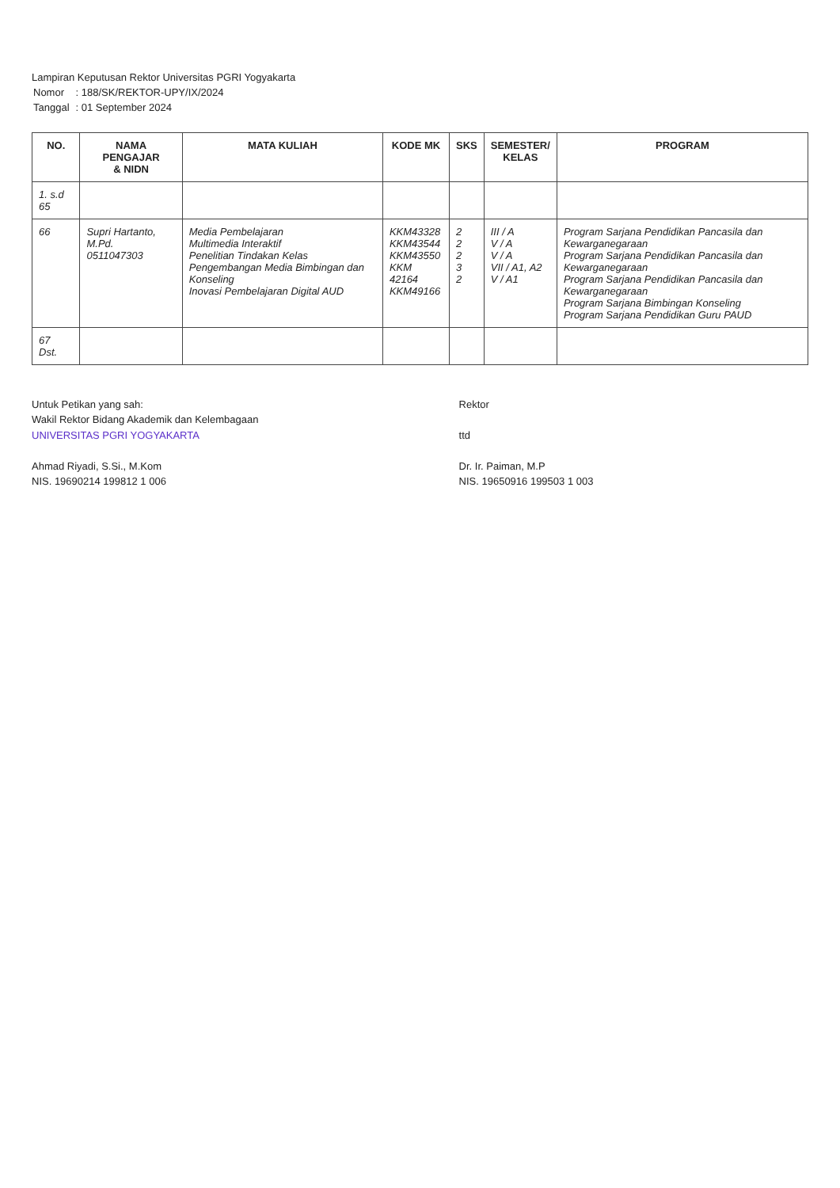Lampiran Keputusan Rektor Universitas PGRI Yogyakarta
| Nomor | : 188/SK/REKTOR-UPY/IX/2024 |
| Tanggal | : 01 September 2024 |
| NO. | NAMA PENGAJAR & NIDN | MATA KULIAH | KODE MK | SKS | SEMESTER/ KELAS | PROGRAM |
| --- | --- | --- | --- | --- | --- | --- |
| 1. s.d 65 | | | | | | |
| 66 | Supri Hartanto, M.Pd. 0511047303 | Media Pembelajaran Multimedia Interaktif Penelitian Tindakan Kelas Pengembangan Media Bimbingan dan Konseling Inovasi Pembelajaran Digital AUD | KKM43328 KKM43544 KKM43550 KKM 42164 KKM49166 | 2 2 2 3 2 | III / A V / A V / A VII / A1, A2 V / A1 | Program Sarjana Pendidikan Pancasila dan Kewarganegaraan Program Sarjana Pendidikan Pancasila dan Kewarganegaraan Program Sarjana Pendidikan Pancasila dan Kewarganegaraan Program Sarjana Bimbingan Konseling Program Sarjana Pendidikan Guru PAUD |
| 67 Dst. | | | | | | |
Untuk Petikan yang sah:
Wakil Rektor Bidang Akademik dan Kelembagaan
UNIVERSITAS PGRI YOGYAKARTA
Ahmad Riyadi, S.Si., M.Kom
NIS. 19690214 199812 1 006
Rektor
ttd
Dr. Ir. Paiman, M.P
NIS. 19650916 199503 1 003